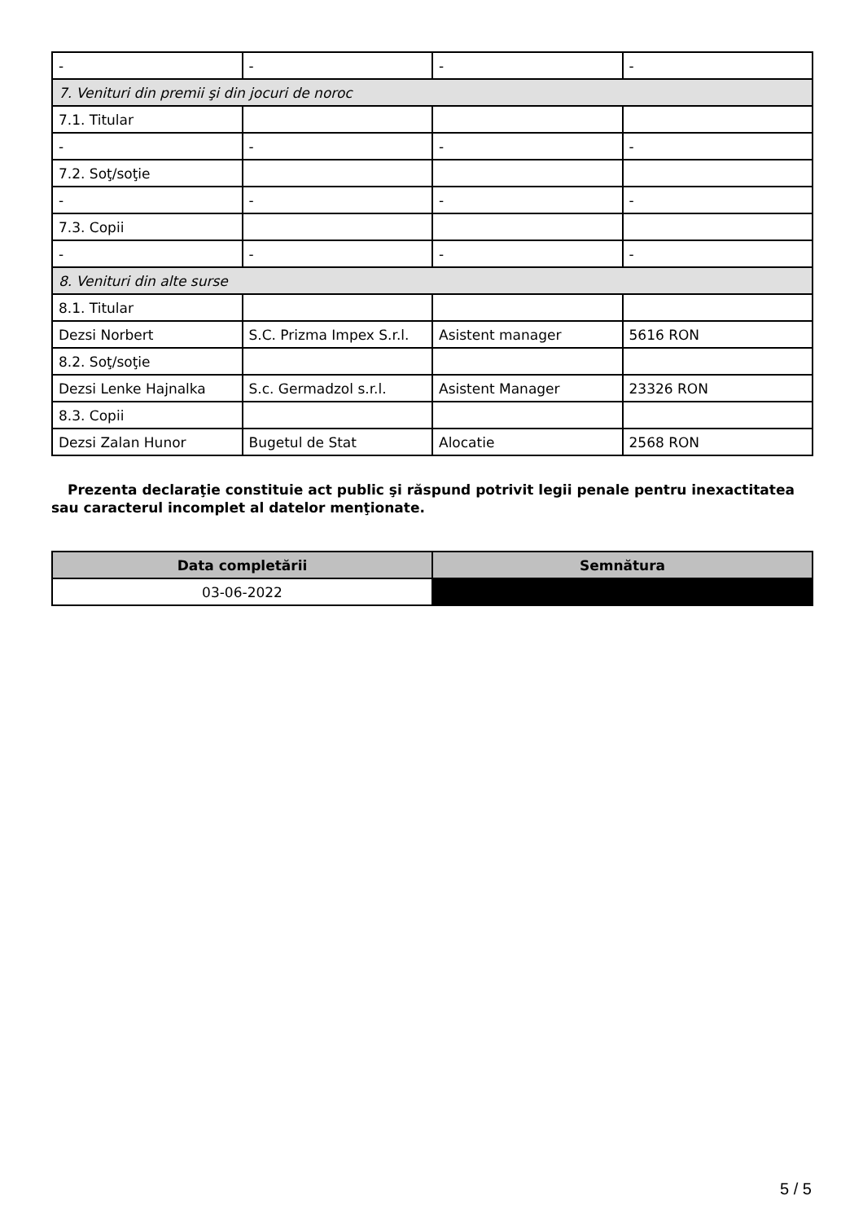| - | - | - | - |
| 7. Venituri din premii şi din jocuri de noroc | | | |
| 7.1. Titular | | | |
| - | - | - | - |
| 7.2. Soţ/soţie | | | |
| - | - | - | - |
| 7.3. Copii | | | |
| - | - | - | - |
| 8. Venituri din alte surse | | | |
| 8.1. Titular | | | |
| Dezsi Norbert | S.C. Prizma Impex S.r.l. | Asistent manager | 5616 RON |
| 8.2. Soţ/soţie | | | |
| Dezsi Lenke Hajnalka | S.c. Germadzol s.r.l. | Asistent Manager | 23326 RON |
| 8.3. Copii | | | |
| Dezsi Zalan Hunor | Bugetul de Stat | Alocatie | 2568 RON |
Prezenta declaraţie constituie act public şi răspund potrivit legii penale pentru inexactitatea sau caracterul incomplet al datelor menţionate.
| Data completării | Semnătura |
| --- | --- |
| 03-06-2022 | |
5 / 5